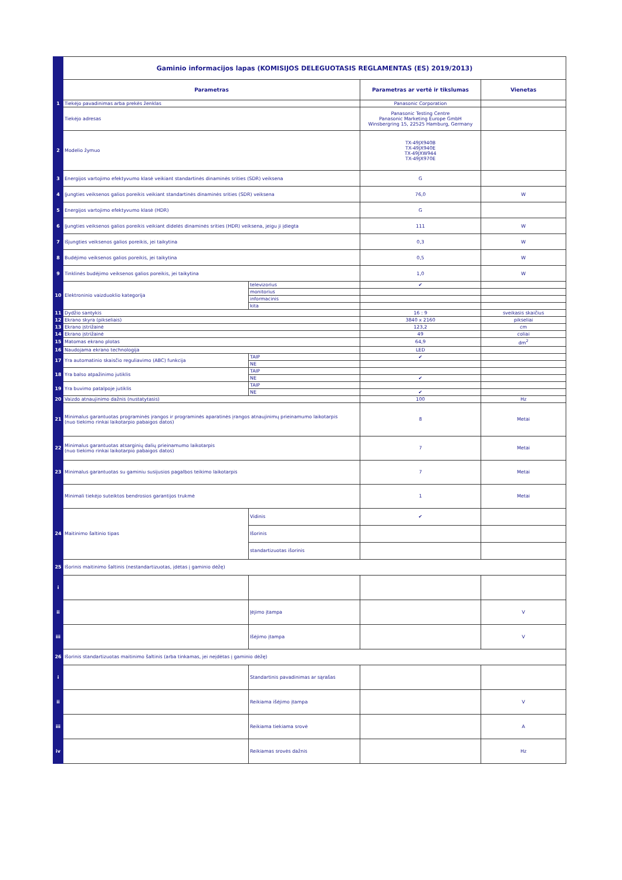| | Gaminio informacijos lapas (KOMISIJOS DELEGUOTASIS REGLAMENTAS (ES) 2019/2013) | | | |
| | Parametras | | Parametras ar vertė ir tikslumas | Vienetas |
| 1 | Tiekėjo pavadinimas arba prekės ženklas | | Panasonic Corporation | |
| | Tiekėjo adresas | | Panasonic Testing Centre Panasonic Marketing Europe GmbH Winsbergring 15, 22525 Hamburg, Germany | |
| 2 | Modelio žymuo | | TX-49JX940B TX-49JX940E TX-49JXW944 TX-49JX970E | |
| 3 | Energijos vartojimo efektyvumo klasė veikiant standartinės dinaminės srities (SDR) veiksena | | G | |
| 4 | Įjungties veiksenos galios poreikis veikiant standartinės dinaminės srities (SDR) veiksena | | 76,0 | W |
| 5 | Energijos vartojimo efektyvumo klasė (HDR) | | G | |
| 6 | Įjungties veiksenos galios poreikis veikiant didelės dinaminės srities (HDR) veiksena, jeigu ji įdiegta | | 111 | W |
| 7 | Išjungties veiksenos galios poreikis, jei taikytina | | 0,3 | W |
| 8 | Budėjimo veiksenos galios poreikis, jei taikytina | | 0,5 | W |
| 9 | Tinklinės budėjimo veiksenos galios poreikis, jei taikytina | | 1,0 | W |
| 10 | Elektroninio vaizduoklio kategorija | televizorius | ✔ | |
| | | monitorius | | |
| | | informacinis | | |
| | | kita | | |
| 11 | Dydžio santykis | | 16 : 9 | sveikasis skaičius |
| 12 | Ekrano skyra (pikseliais) | | 3840 x 2160 | pikseliai |
| 13 | Ekrano įstrižainė | | 123,2 | cm |
| 14 | Ekrano įstrižainė | | 49 | coliai |
| 15 | Matomas ekrano plotas | | 64,9 | dm<sup>2</sup> |
| 16 | Naudojama ekrano technologija | | LED | |
| 17 | Yra automatinio skaisčio reguliavimo (ABC) funkcija | TAIP | ✔ | |
| | | NE | | |
| 18 | Yra balso atpažinimo jutiklis | TAIP | | |
| | | NE | ✔ | |
| 19 | Yra buvimo patalpoje jutiklis | TAIP | | |
| | | NE | ✔ | |
| 20 | Vaizdo atnaujinimo dažnis (nustatytasis) | | 100 | Hz |
| 21 | Minimalus garantuotas programinės įrangos ir programinės aparatinės įrangos atnaujinimų prieinamumo laikotarpis (nuo tiekimo rinkai laikotarpio pabaigos datos) | | 8 | Metai |
| 22 | Minimalus garantuotas atsarginių dalių prieinamumo laikotarpis (nuo tiekimo rinkai laikotarpio pabaigos datos) | | 7 | Metai |
| 23 | Minimalus garantuotas su gaminiu susijusios pagalbos teikimo laikotarpis | | 7 | Metai |
| | Minimali tiekėjo suteiktos bendrosios garantijos trukmė | | 1 | Metai |
| 24 | Maitinimo šaltinio tipas | Vidinis | ✔ | |
| | | Išorinis | | |
| | | standartizuotas išorinis | | |
| 25 | Išorinis maitinimo šaltinis (nestandartizuotas, įdėtas į gaminio dėžę) | | | |
| i | | | | |
| ii | | Įėjimo įtampa | | V |
| iii | | Išėjimo įtampa | | V |
| 26 | Išorinis standartizuotas maitinimo šaltinis (arba tinkamas, jei neįdėtas į gaminio dėžę) | | | |
| i | | Standartinis pavadinimas ar sąrašas | | |
| ii | | Reikiama išėjimo įtampa | | V |
| iii | | Reikiama tiekiama srovė | | A |
| iv | | Reikiamas srovės dažnis | | Hz |